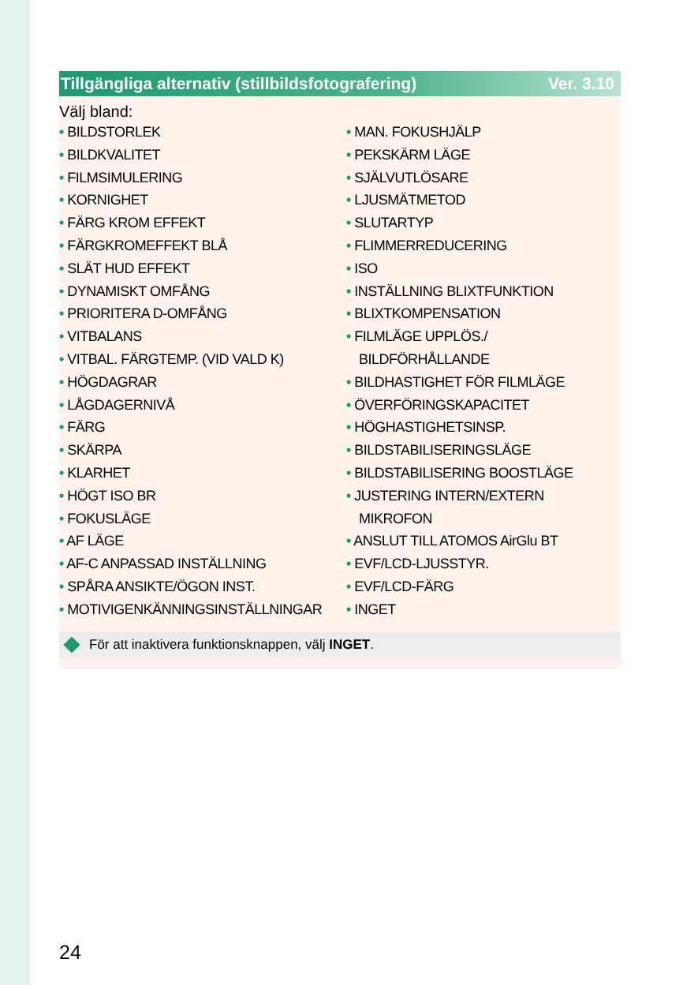Tillgängliga alternativ (stillbildsfotografering) Ver. 3.10
Välj bland:
• BILDSTORLEK
• BILDKVALITET
• FILMSIMULERING
• KORNIGHET
• FÄRG KROM EFFEKT
• FÄRGKROMEFFEKT BLÅ
• SLÄT HUD EFFEKT
• DYNAMISKT OMFÅNG
• PRIORITERA D-OMFÅNG
• VITBALANS
• VITBAL. FÄRGTEMP. (VID VALD K)
• HÖGDAGRAR
• LÅGDAGERNIVÅ
• FÄRG
• SKÄRPA
• KLARHET
• HÖGT ISO BR
• FOKUSLÄGE
• AF LÄGE
• AF-C ANPASSAD INSTÄLLNING
• SPÅRA ANSIKTE/ÖGON INST.
• MOTIVIGENKÄNNINGSINSTÄLLNINGAR
• MAN. FOKUSHJÄLP
• PEKSKÄRM LÄGE
• SJÄLVUTLÖSARE
• LJUSMÄTMETOD
• SLUTARTYP
• FLIMMERREDUCERING
• ISO
• INSTÄLLNING BLIXTFUNKTION
• BLIXTKOMPENSATION
• FILMLÄGE UPPLÖS./ BILDFÖRHÅLLANDE
• BILDHASTIGHET FÖR FILMLÄGE
• ÖVERFÖRINGSKAPACITET
• HÖGHASTIGHETSINSP.
• BILDSTABILISERINGSLÄGE
• BILDSTABILISERING BOOSTLÄGE
• JUSTERING INTERN/EXTERN MIKROFON
• ANSLUT TILL ATOMOS AirGlu BT
• EVF/LCD-LJUSSTYR.
• EVF/LCD-FÄRG
• INGET
För att inaktivera funktionsknappen, välj INGET.
24